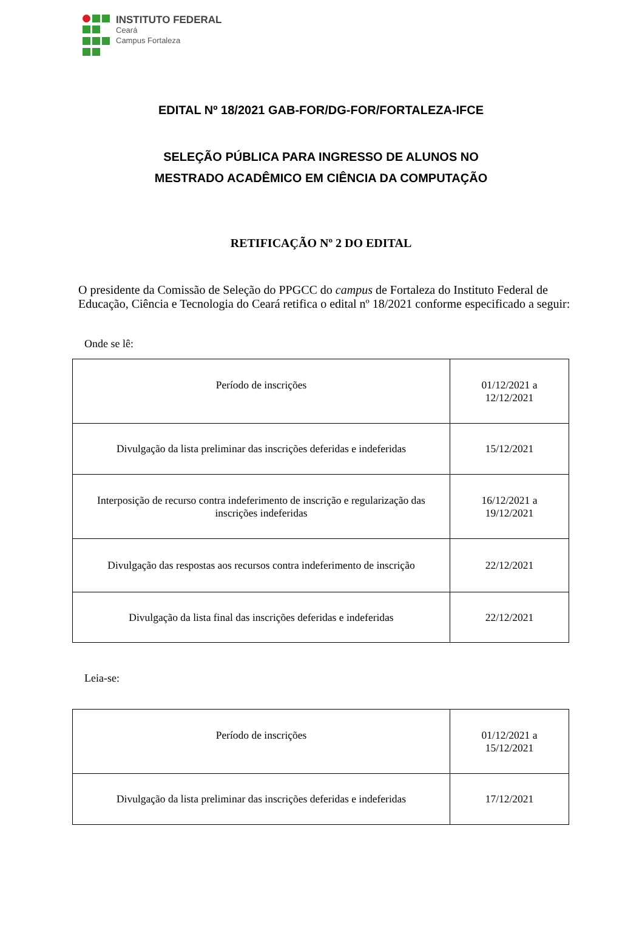INSTITUTO FEDERAL
Ceará
Campus Fortaleza
EDITAL Nº 18/2021 GAB-FOR/DG-FOR/FORTALEZA-IFCE
SELEÇÃO PÚBLICA PARA INGRESSO DE ALUNOS NO
MESTRADO ACADÊMICO EM CIÊNCIA DA COMPUTAÇÃO
RETIFICAÇÃO Nº 2 DO EDITAL
O presidente da Comissão de Seleção do PPGCC do campus de Fortaleza do Instituto Federal de Educação, Ciência e Tecnologia do Ceará retifica o edital nº 18/2021 conforme especificado a seguir:
Onde se lê:
| Período de inscrições | 01/12/2021 a 12/12/2021 |
| Divulgação da lista preliminar das inscrições deferidas e indeferidas | 15/12/2021 |
| Interposição de recurso contra indeferimento de inscrição e regularização das inscrições indeferidas | 16/12/2021 a 19/12/2021 |
| Divulgação das respostas aos recursos contra indeferimento de inscrição | 22/12/2021 |
| Divulgação da lista final das inscrições deferidas e indeferidas | 22/12/2021 |
Leia-se:
| Período de inscrições | 01/12/2021 a 15/12/2021 |
| Divulgação da lista preliminar das inscrições deferidas e indeferidas | 17/12/2021 |